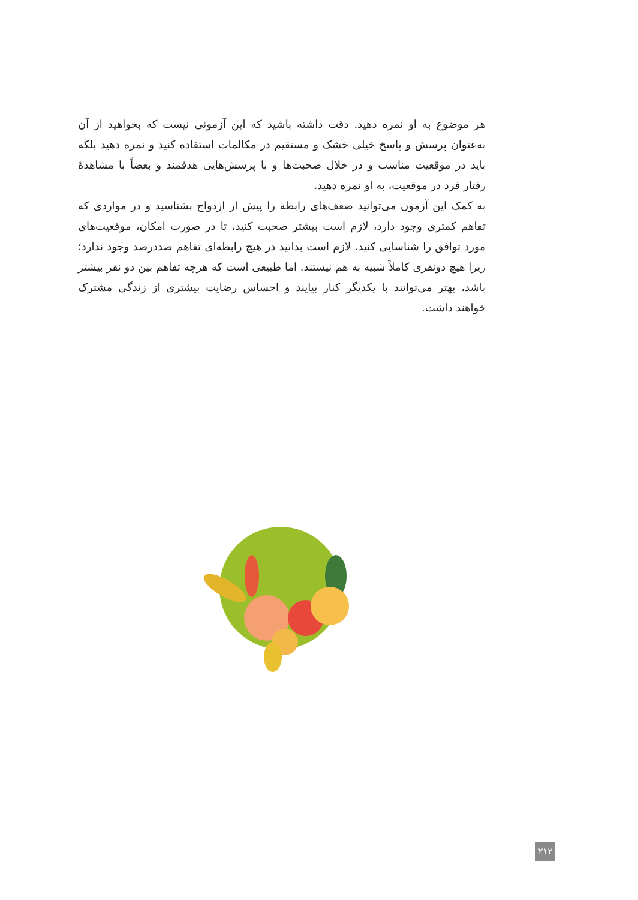هر موضوع به او نمره دهید. دقت داشته باشید که این آزمونی نیست که بخواهید از آن به‌عنوان پرسش و پاسخ خیلی خشک و مستقیم در مکالمات استفاده کنید و نمره دهید بلکه باید در موقعیت مناسب و در خلال صحبت‌ها و با پرسش‌هایی هدفمند و بعضاً با مشاهدۀ رفتار فرد در موقعیت، به او نمره دهید.
به کمک این آزمون می‌توانید ضعف‌های رابطه را پیش از ازدواج بشناسید و در مواردی که تفاهم کمتری وجود دارد، لازم است بیشتر صحبت کنید، تا در صورت امکان، موقعیت‌های مورد توافق را شناسایی کنید. لازم است بدانید در هیچ رابطه‌ای تفاهم صددرصد وجود ندارد؛ زیرا هیچ دونفری کاملاً شبیه به هم نیستند. اما طبیعی است که هرچه تفاهم بین دو نفر بیشتر باشد، بهتر می‌توانند با یکدیگر کنار بیایند و احساس رضایت بیشتری از زندگی مشترک خواهند داشت.
۲۱۲